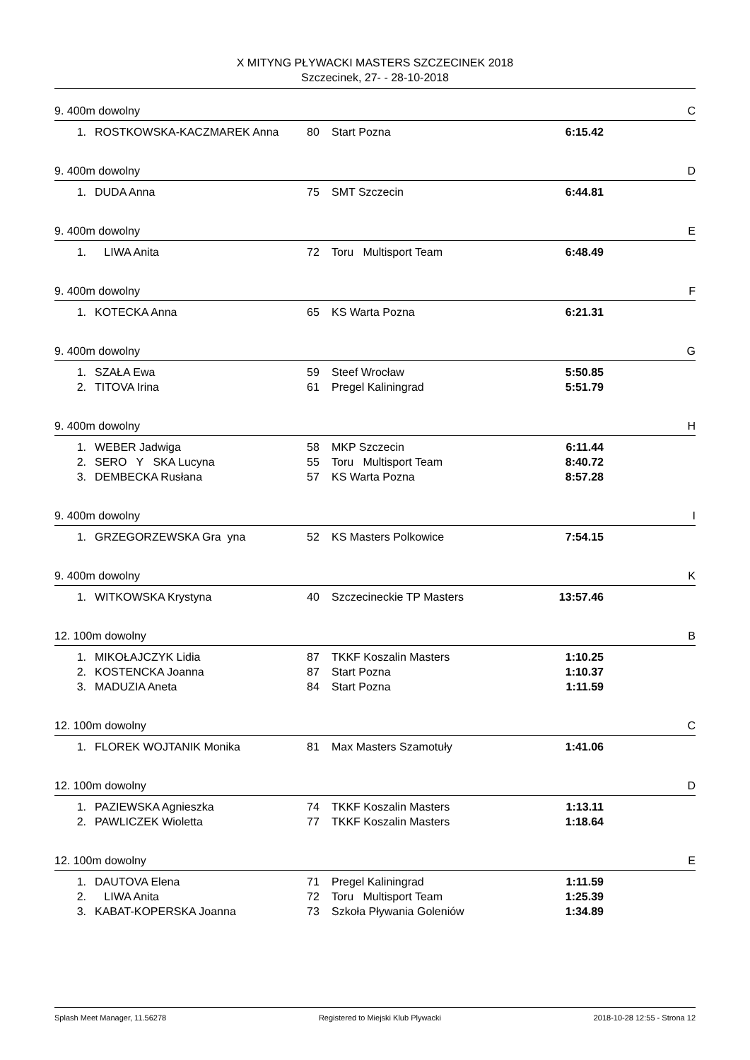X MITYNG PŁYWACKI MASTERS SZCZECINEK 2018
Szczecinek, 27- - 28-10-2018
9. 400m dowolny C
| 1. | ROSTKOWSKA-KACZMAREK Anna | 80 | Start Pozna | 6:15.42 |
9. 400m dowolny D
| 1. | DUDA Anna | 75 | SMT Szczecin | 6:44.81 |
9. 400m dowolny E
| 1. | LIWA Anita | 72 | Toru Multisport Team | 6:48.49 |
9. 400m dowolny F
| 1. | KOTECKA Anna | 65 | KS Warta Pozna | 6:21.31 |
9. 400m dowolny G
| 1. | SZAŁA Ewa | 59 | Steef Wrocław | 5:50.85 |
| 2. | TITOVA Irina | 61 | Pregel Kaliningrad | 5:51.79 |
9. 400m dowolny H
| 1. | WEBER Jadwiga | 58 | MKP Szczecin | 6:11.44 |
| 2. | SERO Y SKA Lucyna | 55 | Toru Multisport Team | 8:40.72 |
| 3. | DEMBECKA Rusłana | 57 | KS Warta Pozna | 8:57.28 |
9. 400m dowolny I
| 1. | GRZEGORZEWSKA Gra yna | 52 | KS Masters Polkowice | 7:54.15 |
9. 400m dowolny K
| 1. | WITKOWSKA Krystyna | 40 | Szczecineckie TP Masters | 13:57.46 |
12. 100m dowolny B
| 1. | MIKOŁAJCZYK Lidia | 87 | TKKF Koszalin Masters | 1:10.25 |
| 2. | KOSTENCKA Joanna | 87 | Start Pozna | 1:10.37 |
| 3. | MADUZIA Aneta | 84 | Start Pozna | 1:11.59 |
12. 100m dowolny C
| 1. | FLOREK WOJTANIK Monika | 81 | Max Masters Szamotuły | 1:41.06 |
12. 100m dowolny D
| 1. | PAZIEWSKA Agnieszka | 74 | TKKF Koszalin Masters | 1:13.11 |
| 2. | PAWLICZEK Wioletta | 77 | TKKF Koszalin Masters | 1:18.64 |
12. 100m dowolny E
| 1. | DAUTOVA Elena | 71 | Pregel Kaliningrad | 1:11.59 |
| 2. | LIWA Anita | 72 | Toru Multisport Team | 1:25.39 |
| 3. | KABAT-KOPERSKA Joanna | 73 | Szkoła Pływania Goleniów | 1:34.89 |
Splash Meet Manager, 11.56278 Registered to Miejski Klub Plywacki 2018-10-28 12:55 - Strona 12